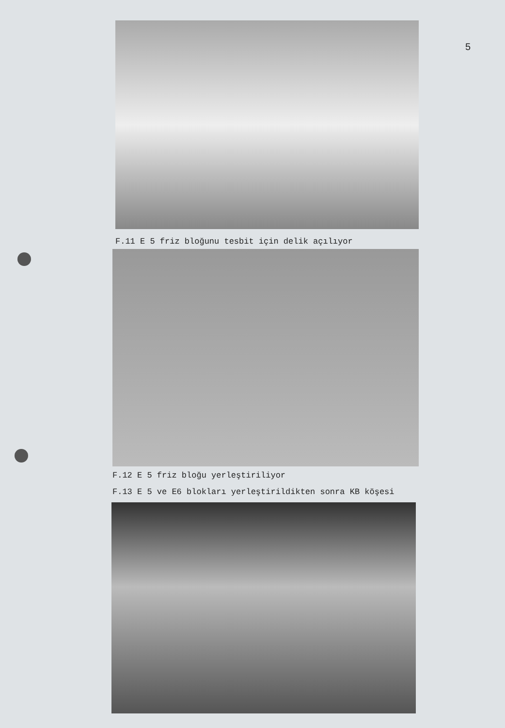5
F.11 E 5 friz bloğunu tesbit için delik açılıyor
F.12 E 5 friz bloğu yerleştiriliyor
F.13 E 5 ve E6 blokları yerleştirildikten sonra KB köşesi